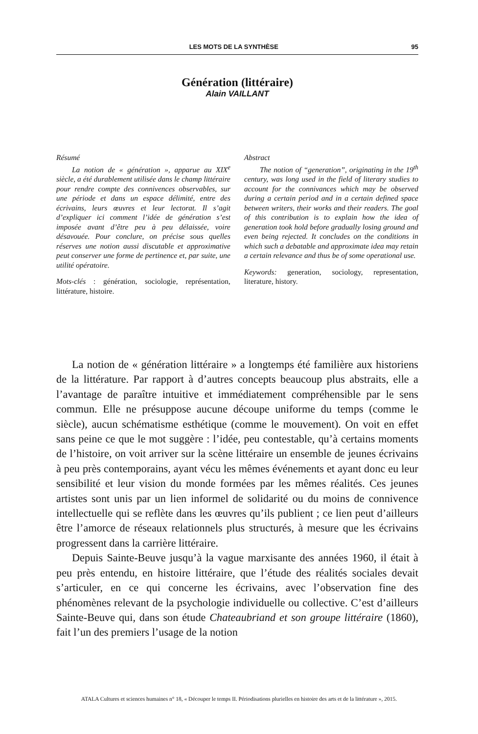LES MOTS DE LA SYNTHÈSE 95
Génération (littéraire)
Alain VAILLANT
Résumé
La notion de « génération », apparue au XIX<sup>e</sup> siècle, a été durablement utilisée dans le champ littéraire pour rendre compte des connivences observables, sur une période et dans un espace délimité, entre des écrivains, leurs œuvres et leur lectorat. Il s’agit d’expliquer ici comment l’idée de génération s’est imposée avant d’être peu à peu délaissée, voire désavouée. Pour conclure, on précise sous quelles réserves une notion aussi discutable et approximative peut conserver une forme de pertinence et, par suite, une utilité opératoire.
Mots-clés : génération, sociologie, représentation, littérature, histoire.
Abstract
The notion of “generation”, originating in the 19<sup>th</sup> century, was long used in the field of literary studies to account for the connivances which may be observed during a certain period and in a certain defined space between writers, their works and their readers. The goal of this contribution is to explain how the idea of generation took hold before gradually losing ground and even being rejected. It concludes on the conditions in which such a debatable and approximate idea may retain a certain relevance and thus be of some operational use.
Keywords: generation, sociology, representation, literature, history.
La notion de « génération littéraire » a longtemps été familière aux historiens de la littérature. Par rapport à d’autres concepts beaucoup plus abstraits, elle a l’avantage de paraître intuitive et immédiatement compréhensible par le sens commun. Elle ne présuppose aucune découpe uniforme du temps (comme le siècle), aucun schématisme esthétique (comme le mouvement). On voit en effet sans peine ce que le mot suggère : l’idée, peu contestable, qu’à certains moments de l’histoire, on voit arriver sur la scène littéraire un ensemble de jeunes écrivains à peu près contemporains, ayant vécu les mêmes événements et ayant donc eu leur sensibilité et leur vision du monde formées par les mêmes réalités. Ces jeunes artistes sont unis par un lien informel de solidarité ou du moins de connivence intellectuelle qui se reflète dans les œuvres qu’ils publient ; ce lien peut d’ailleurs être l’amorce de réseaux relationnels plus structurés, à mesure que les écrivains progressent dans la carrière littéraire.
Depuis Sainte-Beuve jusqu’à la vague marxisante des années 1960, il était à peu près entendu, en histoire littéraire, que l’étude des réalités sociales devait s’articuler, en ce qui concerne les écrivains, avec l’observation fine des phénomènes relevant de la psychologie individuelle ou collective. C’est d’ailleurs Sainte-Beuve qui, dans son étude Chateaubriand et son groupe littéraire (1860), fait l’un des premiers l’usage de la notion
ATALA Cultures et sciences humaines n° 18, « Découper le temps II. Périodisations plurielles en histoire des arts et de la littérature », 2015.